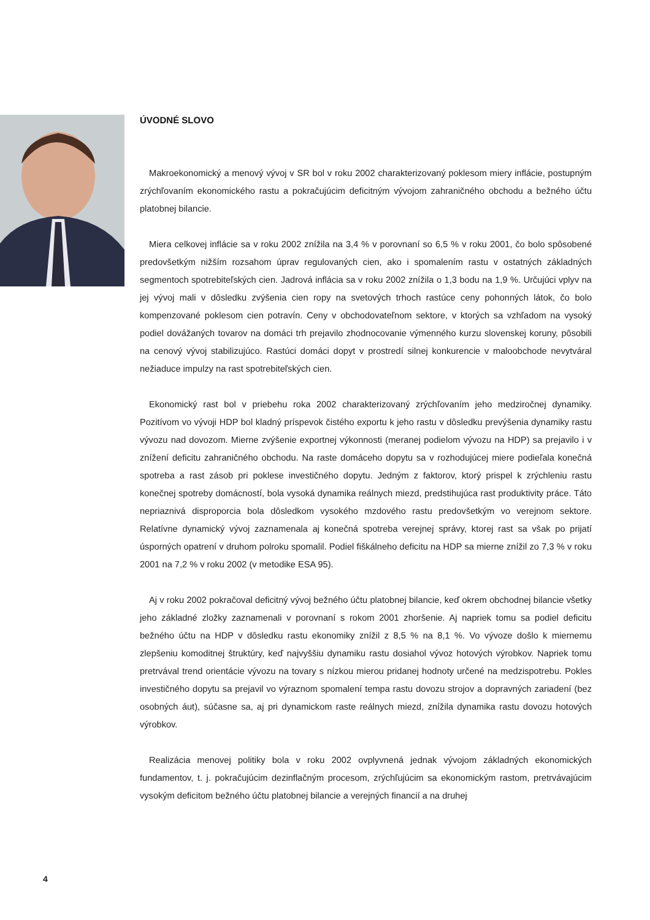ÚVODNÉ SLOVO
Makroekonomický a menový vývoj v SR bol v roku 2002 charakterizovaný poklesom miery inflácie, postupným zrýchľovaním ekonomického rastu a pokračujúcim deficitným vývojom zahraničného obchodu a bežného účtu platobnej bilancie.
Miera celkovej inflácie sa v roku 2002 znížila na 3,4 % v porovnaní so 6,5 % v roku 2001, čo bolo spôsobené predovšetkým nižším rozsahom úprav regulovaných cien, ako i spomalením rastu v ostatných základných segmentoch spotrebiteľských cien. Jadrová inflácia sa v roku 2002 znížila o 1,3 bodu na 1,9 %. Určujúci vplyv na jej vývoj mali v dôsledku zvýšenia cien ropy na svetových trhoch rastúce ceny pohonných látok, čo bolo kompenzované poklesom cien potravín. Ceny v obchodovateľnom sektore, v ktorých sa vzhľadom na vysoký podiel dovážaných tovarov na domáci trh prejavilo zhodnocovanie výmenného kurzu slovenskej koruny, pôsobili na cenový vývoj stabilizujúco. Rastúci domáci dopyt v prostredí silnej konkurencie v maloobchode nevytváral nežiaduce impulzy na rast spotrebiteľských cien.
Ekonomický rast bol v priebehu roka 2002 charakterizovaný zrýchľovaním jeho medziročnej dynamiky. Pozitívom vo vývoji HDP bol kladný príspevok čistého exportu k jeho rastu v dôsledku prevýšenia dynamiky rastu vývozu nad dovozom. Mierne zvýšenie exportnej výkonnosti (meranej podielom vývozu na HDP) sa prejavilo i v znížení deficitu zahraničného obchodu. Na raste domáceho dopytu sa v rozhodujúcej miere podieľala konečná spotreba a rast zásob pri poklese investičného dopytu. Jedným z faktorov, ktorý prispel k zrýchleniu rastu konečnej spotreby domácností, bola vysoká dynamika reálnych miezd, predstihujúca rast produktivity práce. Táto nepriaznivá disproporcia bola dôsledkom vysokého mzdového rastu predovšetkým vo verejnom sektore. Relatívne dynamický vývoj zaznamenala aj konečná spotreba verejnej správy, ktorej rast sa však po prijatí úsporných opatrení v druhom polroku spomalil. Podiel fiškálneho deficitu na HDP sa mierne znížil zo 7,3 % v roku 2001 na 7,2 % v roku 2002 (v metodike ESA 95).
Aj v roku 2002 pokračoval deficitný vývoj bežného účtu platobnej bilancie, keď okrem obchodnej bilancie všetky jeho základné zložky zaznamenali v porovnaní s rokom 2001 zhoršenie. Aj napriek tomu sa podiel deficitu bežného účtu na HDP v dôsledku rastu ekonomiky znížil z 8,5 % na 8,1 %. Vo vývoze došlo k miernemu zlepšeniu komoditnej štruktúry, keď najvyššiu dynamiku rastu dosiahol vývoz hotových výrobkov. Napriek tomu pretrvával trend orientácie vývozu na tovary s nízkou mierou pridanej hodnoty určené na medzispotrebu. Pokles investičného dopytu sa prejavil vo výraznom spomalení tempa rastu dovozu strojov a dopravných zariadení (bez osobných áut), súčasne sa, aj pri dynamickom raste reálnych miezd, znížila dynamika rastu dovozu hotových výrobkov.
Realizácia menovej politiky bola v roku 2002 ovplyvnená jednak vývojom základných ekonomických fundamentov, t. j. pokračujúcim dezinflačným procesom, zrýchľujúcim sa ekonomickým rastom, pretrvávajúcim vysokým deficitom bežného účtu platobnej bilancie a verejných financií a na druhej
4